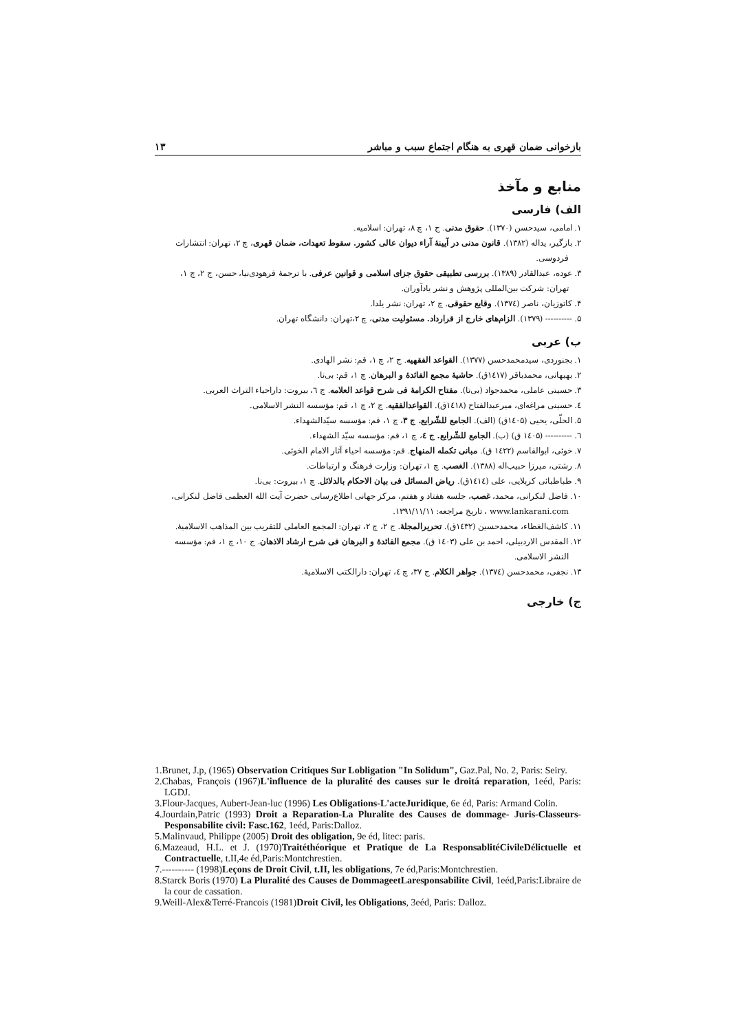بازخوانی ضمان قهری به هنگام اجتماع سبب و مباشر ۱۳
منابع و مآخذ
الف) فارسی
۱. امامی، سیدحسن (۱۳۷۰). حقوق مدنی. ج ۱، چ ۸، تهران: اسلامیه.
۲. بازگیر، یداله (۱۳۸۲). قانون مدنی در آیینهٔ آراء دیوان عالی کشور. سقوط تعهدات، ضمان قهری، چ ۲، تهران: انتشارات
فردوسی.
۳. عوده، عبدالقادر (۱۳۸۹). بررسی تطبیقی حقوق جزای اسلامی و قوانین عرفی. با ترجمهٔ فرهودی‌نیا، حسن، ج ۲، چ ۱،
تهران: شرکت بین‌المللی پژوهش و نشر یادآوران.
۴. کاتوزیان، ناصر (۱۳۷٤). وقایع حقوقی. چ ۲، تهران: نشر یلدا.
۵. ---------- (۱۳۷۹). الزام‌های خارج از قرارداد. مسئولیت مدنی، چ ۲،تهران: دانشگاه تهران.
ب) عربی
۱. بجنوردی، سیدمحمدحسن (۱۳۷۷). القواعد الفقهیه. ج ۲، چ ۱، قم: نشر الهادی.
۲. بهبهانی، محمدباقر (۱٤۱۷ق). حاشیهٔ مجمع الفائدهٔ و البرهان. چ ۱، قم: بی‌نا.
۳. حسینی عاملی، محمدجواد (بی‌تا). مفتاح الکرامهٔ فی شرح قواعد العلامه. ج ٦، بیروت: داراحیاء التراث العربی.
٤. حسینی مراغه‌ای، میرعبدالفتاح (۱٤۱۸ق). القواعدالفقیه. ج ۲، چ ۱، قم: مؤسسه النشر الاسلامی.
۵. الحلّی، یحیی (۱٤۰۵ق) (الف). الجامع للشّرایع. ج ۳، چ ۱، قم: مؤسسه سیّدالشهداء.
٦. ---------- (۱٤۰۵ ق) (ب). الجامع للشّرایع. ج ٤، چ ۱، قم: مؤسسه سیّد الشهداء.
۷. خوئی، ابوالقاسم (۱٤۲۲ ق). مبانی تکمله المنهاج. قم: مؤسسه احیاء آثار الامام الخوئی.
۸. رشتی، میرزا حبیب‌اله (۱۳۸۸). الغصب. چ ۱، تهران: وزارت فرهنگ و ارتباطات.
۹. طباطبائی کربلایی، علی (۱٤۱٤ق). ریاض المسائل فی بیان الاحکام بالدلائل. چ ۱، بیروت: بی‌نا.
۱۰. فاضل لنکرانی، محمد، غصب، جلسه هفتاد و هفتم، مرکز جهانی اطلاع‌رسانی حضرت آیت الله العظمی فاضل لنکرانی،
www.lankarani.com ، تاریخ مراجعه: ۱۳۹۱/۱۱/۱۱.
۱۱. کاشف‌الغطاء، محمدحسین (۱٤۳۲ق). تحریرالمجلهٔ. ج ۲، چ ۲، تهران: المجمع العاملی للتقریب بین المذاهب الاسلامیهٔ.
۱۲. المقدس الاردبیلی، احمد بن علی (۱٤۰۳ ق). مجمع الفائدهٔ و البرهان فی شرح ارشاد الاذهان. ج ۱۰، چ ۱، قم: مؤسسه
النشر الاسلامی.
۱۳. نجفی، محمدحسن (۱۳۷٤). جواهر الکلام. ج ۳۷، چ ٤، تهران: دارالکتب الاسلامیهٔ.
ج) خارجی
1.Brunet, J.p, (1965) Observation Critiques Sur Lobligation "In Solidum", Gaz.Pal, No. 2, Paris: Seiry.
2.Chabas, François (1967)L'influence de la pluralité des causes sur le droitá reparation, 1eéd, Paris: LGDJ.
3.Flour-Jacques, Aubert-Jean-luc (1996) Les Obligations-L'acteJuridique, 6e éd, Paris: Armand Colin.
4.Jourdain,Patric (1993) Droit a Reparation-La Pluralite des Causes de dommage- Juris-Classeurs- Pesponsabilite civil: Fasc.162, 1eéd, Paris:Dalloz.
5.Malinvaud, Philippe (2005) Droit des obligation, 9e éd, litec: paris.
6.Mazeaud, H.L. et J. (1970)Traitéthéorique et Pratique de La ResponsablitéCivileDélictuelle et Contractuelle, t.II,4e éd,Paris:Montchrestien.
7.---------- (1998)Leçons de Droit Civil, t.II, les obligations, 7e éd,Paris:Montchrestien.
8.Starck Boris (1970) La Pluralité des Causes de DommageetLaresponsabilite Civil, 1eéd,Paris:Libraire de la cour de cassation.
9.Weill-Alex&Terré-Francois (1981)Droit Civil, les Obligations, 3eéd, Paris: Dalloz.